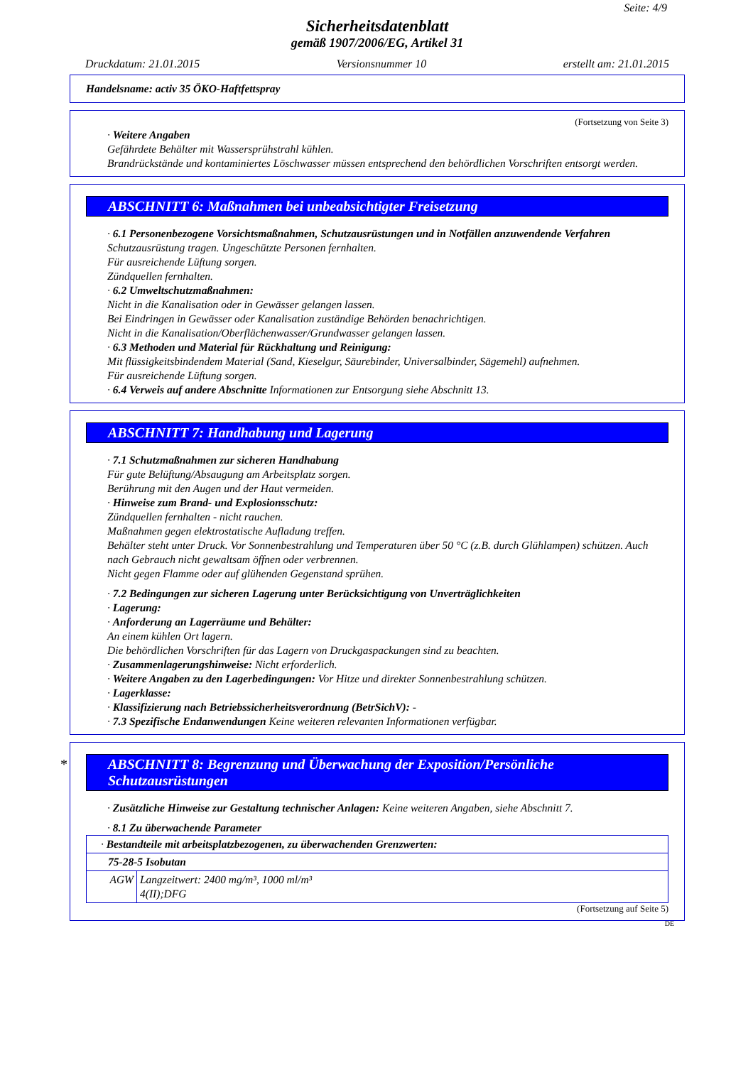Seite: 4/9
Sicherheitsdatenblatt
gemäß 1907/2006/EG, Artikel 31
Druckdatum: 21.01.2015 Versionsnummer 10 erstellt am: 21.01.2015
Handelsname: activ 35 ÖKO-Haftfettspray
(Fortsetzung von Seite 3)
· Weitere Angaben
Gefährdete Behälter mit Wassersprühstrahl kühlen.
Brandrückstände und kontaminiertes Löschwasser müssen entsprechend den behördlichen Vorschriften entsorgt werden.
ABSCHNITT 6: Maßnahmen bei unbeabsichtigter Freisetzung
· 6.1 Personenbezogene Vorsichtsmaßnahmen, Schutzausrüstungen und in Notfällen anzuwendende Verfahren
Schutzausrüstung tragen. Ungeschützte Personen fernhalten.
Für ausreichende Lüftung sorgen.
Zündquellen fernhalten.
· 6.2 Umweltschutzmaßnahmen:
Nicht in die Kanalisation oder in Gewässer gelangen lassen.
Bei Eindringen in Gewässer oder Kanalisation zuständige Behörden benachrichtigen.
Nicht in die Kanalisation/Oberflächenwasser/Grundwasser gelangen lassen.
· 6.3 Methoden und Material für Rückhaltung und Reinigung:
Mit flüssigkeitsbindendem Material (Sand, Kieselgur, Säurebinder, Universalbinder, Sägemehl) aufnehmen.
Für ausreichende Lüftung sorgen.
· 6.4 Verweis auf andere Abschnitte Informationen zur Entsorgung siehe Abschnitt 13.
ABSCHNITT 7: Handhabung und Lagerung
· 7.1 Schutzmaßnahmen zur sicheren Handhabung
Für gute Belüftung/Absaugung am Arbeitsplatz sorgen.
Berührung mit den Augen und der Haut vermeiden.
· Hinweise zum Brand- und Explosionsschutz:
Zündquellen fernhalten - nicht rauchen.
Maßnahmen gegen elektrostatische Aufladung treffen.
Behälter steht unter Druck. Vor Sonnenbestrahlung und Temperaturen über 50 °C (z.B. durch Glühlampen) schützen. Auch nach Gebrauch nicht gewaltsam öffnen oder verbrennen.
Nicht gegen Flamme oder auf glühenden Gegenstand sprühen.
· 7.2 Bedingungen zur sicheren Lagerung unter Berücksichtigung von Unverträglichkeiten
· Lagerung:
· Anforderung an Lagerräume und Behälter:
An einem kühlen Ort lagern.
Die behördlichen Vorschriften für das Lagern von Druckgaspackungen sind zu beachten.
· Zusammenlagerungshinweise: Nicht erforderlich.
· Weitere Angaben zu den Lagerbedingungen: Vor Hitze und direkter Sonnenbestrahlung schützen.
· Lagerklasse:
· Klassifizierung nach Betriebssicherheitsverordnung (BetrSichV): -
· 7.3 Spezifische Endanwendungen Keine weiteren relevanten Informationen verfügbar.
* ABSCHNITT 8: Begrenzung und Überwachung der Exposition/Persönliche Schutzausrüstungen
· Zusätzliche Hinweise zur Gestaltung technischer Anlagen: Keine weiteren Angaben, siehe Abschnitt 7.
· 8.1 Zu überwachende Parameter
| · Bestandteile mit arbeitsplatzbezogenen, zu überwachenden Grenzwerten: | |
| 75-28-5 Isobutan | |
| AGW | Langzeitwert: 2400 mg/m³, 1000 ml/m³ 4(II);DFG |
(Fortsetzung auf Seite 5)
DE